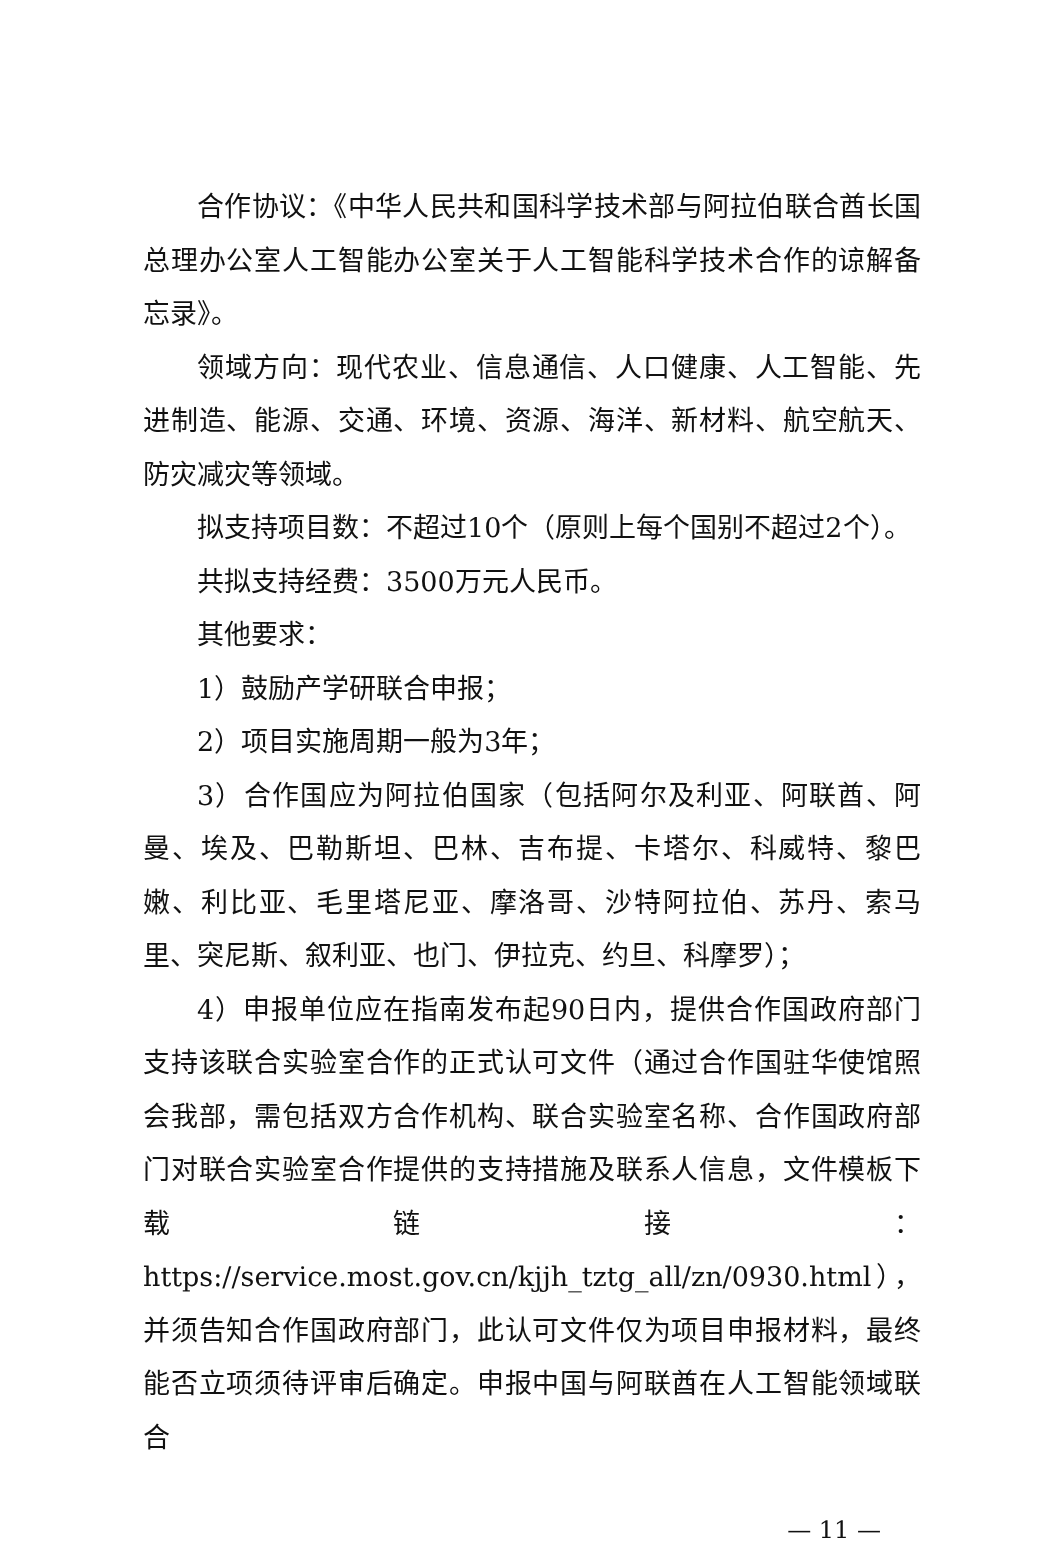合作协议：《中华人民共和国科学技术部与阿拉伯联合酋长国总理办公室人工智能办公室关于人工智能科学技术合作的谅解备忘录》。
领域方向：现代农业、信息通信、人口健康、人工智能、先进制造、能源、交通、环境、资源、海洋、新材料、航空航天、防灾减灾等领域。
拟支持项目数：不超过10个（原则上每个国别不超过2个）。
共拟支持经费：3500万元人民币。
其他要求：
1）鼓励产学研联合申报；
2）项目实施周期一般为3年；
3）合作国应为阿拉伯国家（包括阿尔及利亚、阿联酋、阿曼、埃及、巴勒斯坦、巴林、吉布提、卡塔尔、科威特、黎巴嫩、利比亚、毛里塔尼亚、摩洛哥、沙特阿拉伯、苏丹、索马里、突尼斯、叙利亚、也门、伊拉克、约旦、科摩罗）；
4）申报单位应在指南发布起90日内，提供合作国政府部门支持该联合实验室合作的正式认可文件（通过合作国驻华使馆照会我部，需包括双方合作机构、联合实验室名称、合作国政府部门对联合实验室合作提供的支持措施及联系人信息，文件模板下载链接：https://service.most.gov.cn/kjjh_tztg_all/zn/0930.html），并须告知合作国政府部门，此认可文件仅为项目申报材料，最终能否立项须待评审后确定。申报中国与阿联酋在人工智能领域联合
— 11 —